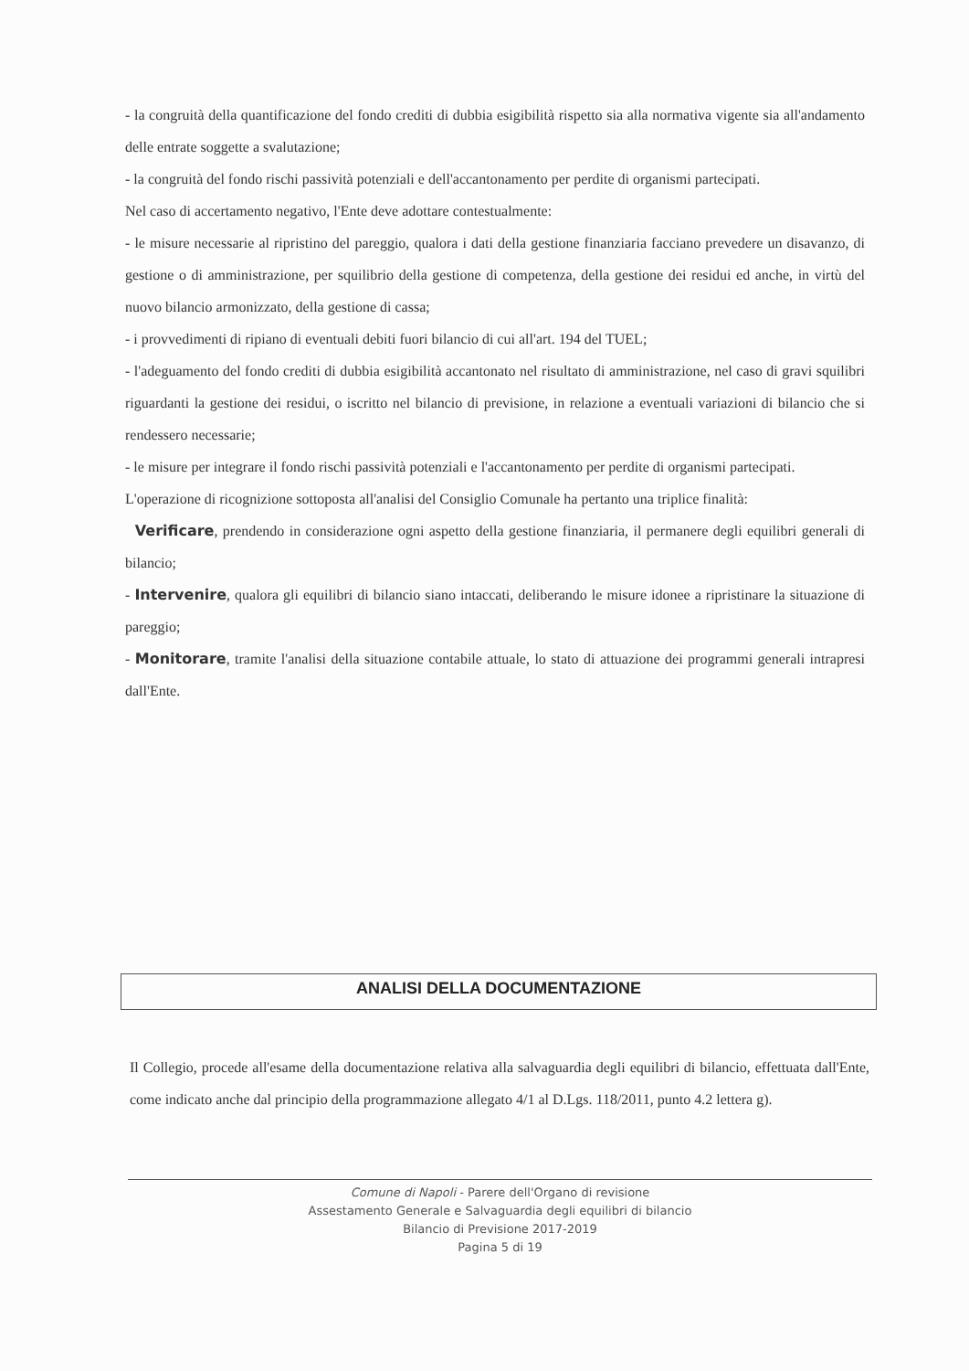- la congruità della quantificazione del fondo crediti di dubbia esigibilità rispetto sia alla normativa vigente sia all'andamento delle entrate soggette a svalutazione;
- la congruità del fondo rischi passività potenziali e dell'accantonamento per perdite di organismi partecipati.
Nel caso di accertamento negativo, l'Ente deve adottare contestualmente:
- le misure necessarie al ripristino del pareggio, qualora i dati della gestione finanziaria facciano prevedere un disavanzo, di gestione o di amministrazione, per squilibrio della gestione di competenza, della gestione dei residui ed anche, in virtù del nuovo bilancio armonizzato, della gestione di cassa;
- i provvedimenti di ripiano di eventuali debiti fuori bilancio di cui all'art. 194 del TUEL;
- l'adeguamento del fondo crediti di dubbia esigibilità accantonato nel risultato di amministrazione, nel caso di gravi squilibri riguardanti la gestione dei residui, o iscritto nel bilancio di previsione, in relazione a eventuali variazioni di bilancio che si rendessero necessarie;
- le misure per integrare il fondo rischi passività potenziali e l'accantonamento per perdite di organismi partecipati.
L'operazione di ricognizione sottoposta all'analisi del Consiglio Comunale ha pertanto una triplice finalità:
Verificare, prendendo in considerazione ogni aspetto della gestione finanziaria, il permanere degli equilibri generali di bilancio;
- Intervenire, qualora gli equilibri di bilancio siano intaccati, deliberando le misure idonee a ripristinare la situazione di pareggio;
- Monitorare, tramite l'analisi della situazione contabile attuale, lo stato di attuazione dei programmi generali intrapresi dall'Ente.
ANALISI DELLA DOCUMENTAZIONE
Il Collegio, procede all'esame della documentazione relativa alla salvaguardia degli equilibri di bilancio, effettuata dall'Ente, come indicato anche dal principio della programmazione allegato 4/1 al D.Lgs. 118/2011, punto 4.2 lettera g).
Comune di Napoli - Parere dell'Organo di revisione
Assestamento Generale e Salvaguardia degli equilibri di bilancio
Bilancio di Previsione 2017-2019
Pagina 5 di 19